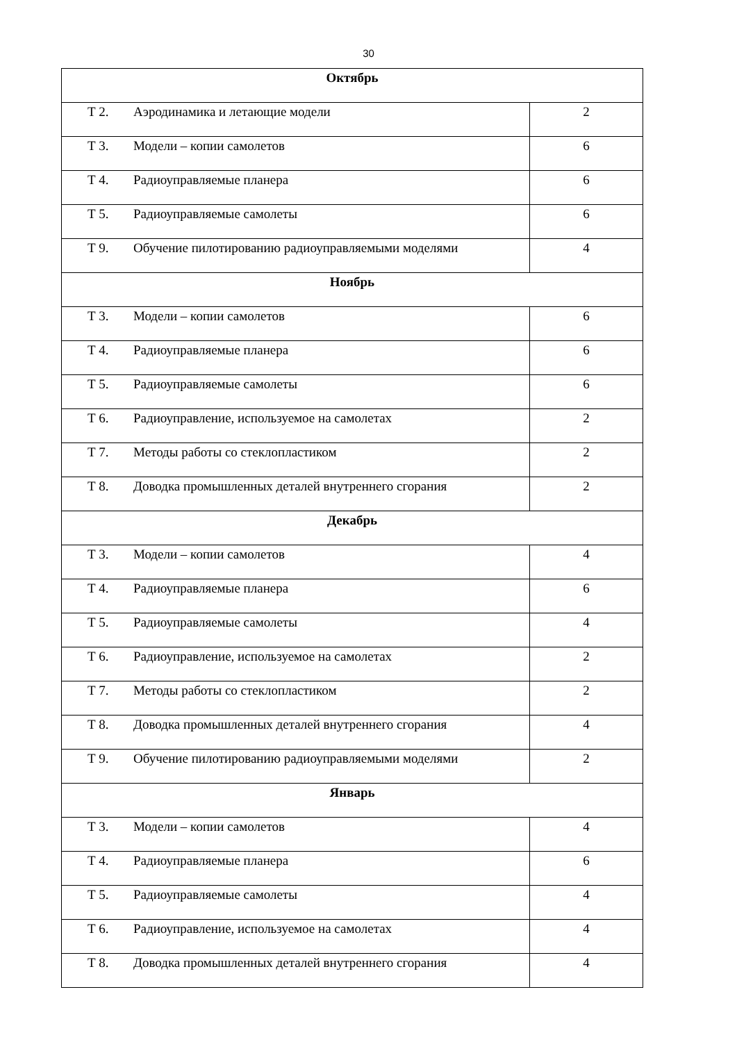30
| Октябрь | |
| Т 2. Аэродинамика и летающие модели | 2 |
| Т 3. Модели – копии самолетов | 6 |
| Т 4. Радиоуправляемые планера | 6 |
| Т 5. Радиоуправляемые самолеты | 6 |
| Т 9. Обучение пилотированию радиоуправляемыми моделями | 4 |
| Ноябрь | |
| Т 3. Модели – копии самолетов | 6 |
| Т 4. Радиоуправляемые планера | 6 |
| Т 5. Радиоуправляемые самолеты | 6 |
| Т 6. Радиоуправление, используемое на самолетах | 2 |
| Т 7. Методы работы со стеклопластиком | 2 |
| Т 8. Доводка промышленных деталей внутреннего сгорания | 2 |
| Декабрь | |
| Т 3. Модели – копии самолетов | 4 |
| Т 4. Радиоуправляемые планера | 6 |
| Т 5. Радиоуправляемые самолеты | 4 |
| Т 6. Радиоуправление, используемое на самолетах | 2 |
| Т 7. Методы работы со стеклопластиком | 2 |
| Т 8. Доводка промышленных деталей внутреннего сгорания | 4 |
| Т 9. Обучение пилотированию радиоуправляемыми моделями | 2 |
| Январь | |
| Т 3. Модели – копии самолетов | 4 |
| Т 4. Радиоуправляемые планера | 6 |
| Т 5. Радиоуправляемые самолеты | 4 |
| Т 6. Радиоуправление, используемое на самолетах | 4 |
| Т 8. Доводка промышленных деталей внутреннего сгорания | 4 |